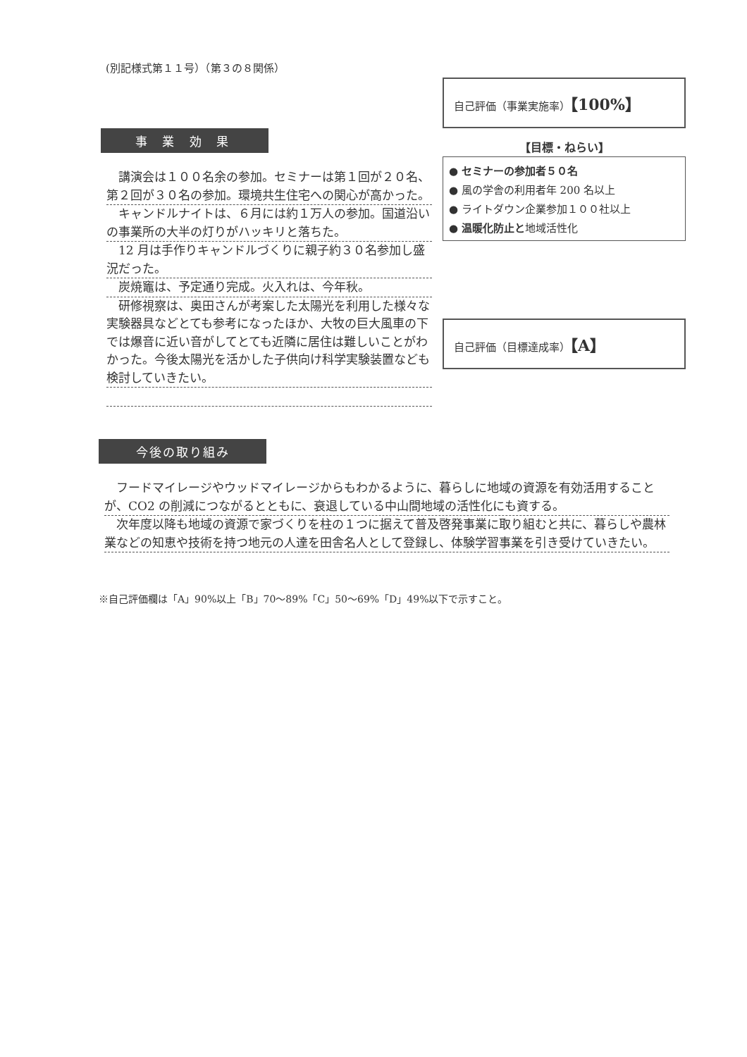(別記様式第１１号）（第３の８関係）
事 業 効 果
講演会は１００名余の参加。セミナーは第１回が２０名、第２回が３０名の参加。環境共生住宅への関心が高かった。
キャンドルナイトは、６月には約１万人の参加。国道沿いの事業所の大半の灯りがハッキリと落ちた。
12 月は手作りキャンドルづくりに親子約３０名参加し盛況だった。
炭焼竈は、予定通り完成。火入れは、今年秋。
研修視察は、奥田さんが考案した太陽光を利用した様々な実験器具などとても参考になったほか、大牧の巨大風車の下では爆音に近い音がしてとても近隣に居住は難しいことがわかった。今後太陽光を活かした子供向け科学実験装置なども検討していきたい。
自己評価（事業実施率）【100%】
【目標・ねらい】
● セミナーの参加者５０名
● 風の学舎の利用者年 200 名以上
● ライトダウン企業参加１００社以上
● 温暖化防止と地域活性化
自己評価（目標達成率）【A】
今後の取り組み
フードマイレージやウッドマイレージからもわかるように、暮らしに地域の資源を有効活用することが、CO2 の削減につながるとともに、衰退している中山間地域の活性化にも資する。
次年度以降も地域の資源で家づくりを柱の１つに据えて普及啓発事業に取り組むと共に、暮らしや農林業などの知恵や技術を持つ地元の人達を田舎名人として登録し、体験学習事業を引き受けていきたい。
※自己評価欄は「A」90%以上「B」70～89%「C」50～69%「D」49%以下で示すこと。